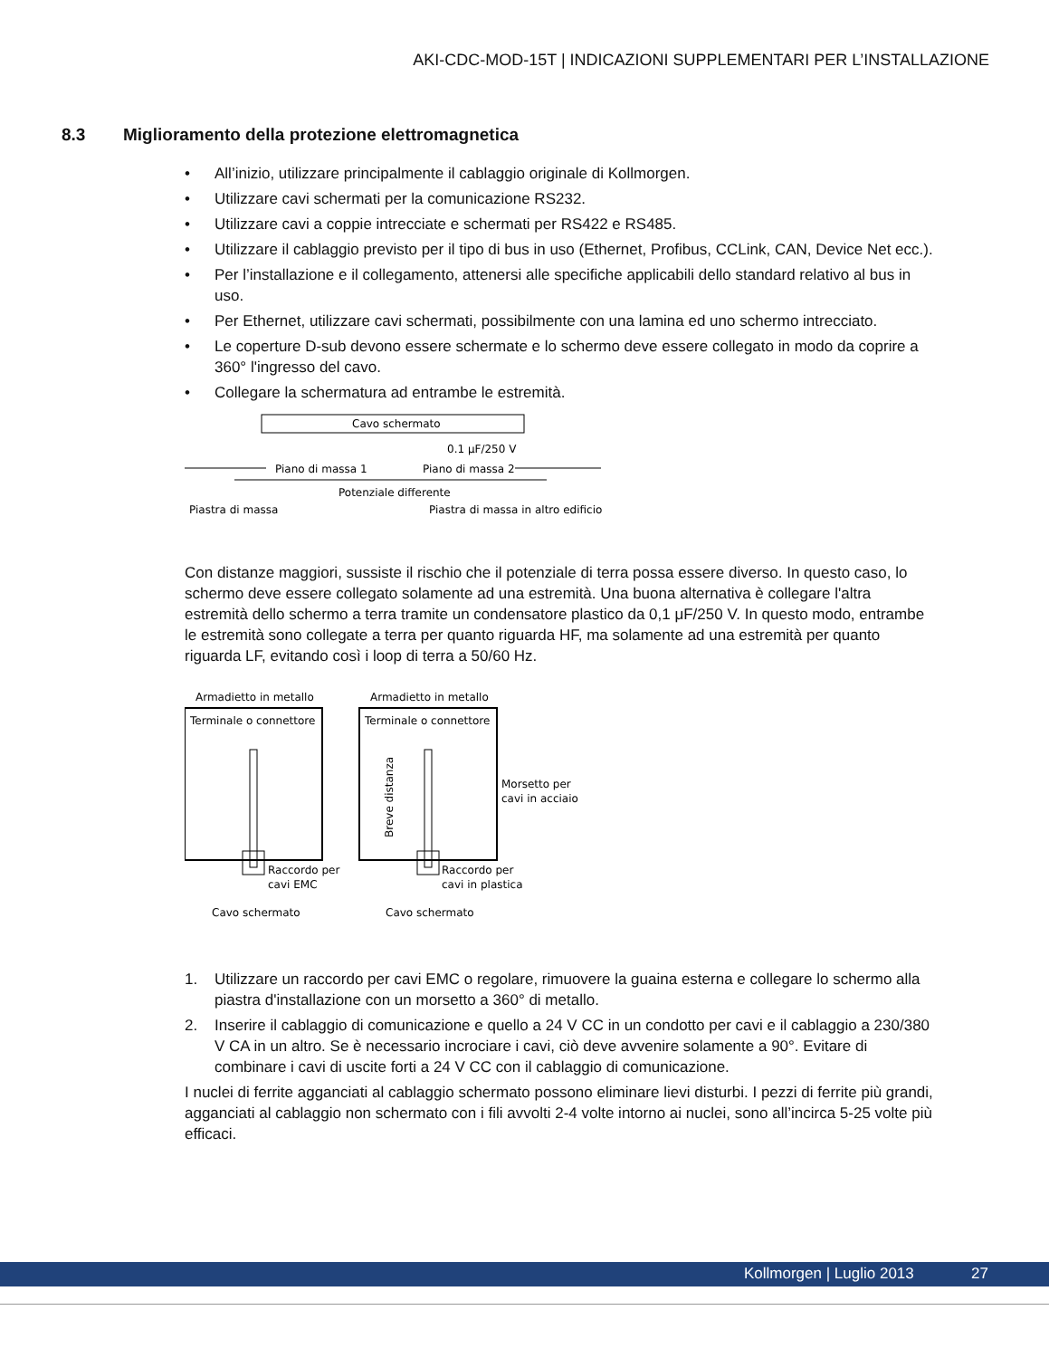AKI-CDC-MOD-15T | INDICAZIONI SUPPLEMENTARI PER L’INSTALLAZIONE
8.3 Miglioramento della protezione elettromagnetica
• All’inizio, utilizzare principalmente il cablaggio originale di Kollmorgen.
• Utilizzare cavi schermati per la comunicazione RS232.
• Utilizzare cavi a coppie intrecciate e schermati per RS422 e RS485.
• Utilizzare il cablaggio previsto per il tipo di bus in uso (Ethernet, Profibus, CCLink, CAN, Device Net ecc.).
• Per l’installazione e il collegamento, attenersi alle specifiche applicabili dello standard relativo al bus in uso.
• Per Ethernet, utilizzare cavi schermati, possibilmente con una lamina ed uno schermo intrecciato.
• Le coperture D-sub devono essere schermate e lo schermo deve essere collegato in modo da coprire a 360° l'ingresso del cavo.
• Collegare la schermatura ad entrambe le estremità.
Cavo schermato
0.1 μF/250 V
Piano di massa 1
Piano di massa 2
Potenziale differente
Piastra di massa
Piastra di massa in altro edificio
Con distanze maggiori, sussiste il rischio che il potenziale di terra possa essere diverso. In questo caso, lo schermo deve essere collegato solamente ad una estremità. Una buona alternativa è collegare l'altra estremità dello schermo a terra tramite un condensatore plastico da 0,1 μF/250 V. In questo modo, entrambe le estremità sono collegate a terra per quanto riguarda HF, ma solamente ad una estremità per quanto riguarda LF, evitando così i loop di terra a 50/60 Hz.
Armadietto in metallo
Armadietto in metallo
Terminale o connettore
Terminale o connettore
Breve distanza
Morsetto per
cavi in acciaio
Raccordo per
cavi EMC
Raccordo per
cavi in plastica
Cavo schermato
Cavo schermato
1. Utilizzare un raccordo per cavi EMC o regolare, rimuovere la guaina esterna e collegare lo schermo alla piastra d'installazione con un morsetto a 360° di metallo.
2. Inserire il cablaggio di comunicazione e quello a 24 V CC in un condotto per cavi e il cablaggio a 230/380 V CA in un altro. Se è necessario incrociare i cavi, ciò deve avvenire solamente a 90°. Evitare di combinare i cavi di uscite forti a 24 V CC con il cablaggio di comunicazione.
I nuclei di ferrite agganciati al cablaggio schermato possono eliminare lievi disturbi. I pezzi di ferrite più grandi, agganciati al cablaggio non schermato con i fili avvolti 2-4 volte intorno ai nuclei, sono all’incirca 5-25 volte più efficaci.
Kollmorgen | Luglio 2013 27